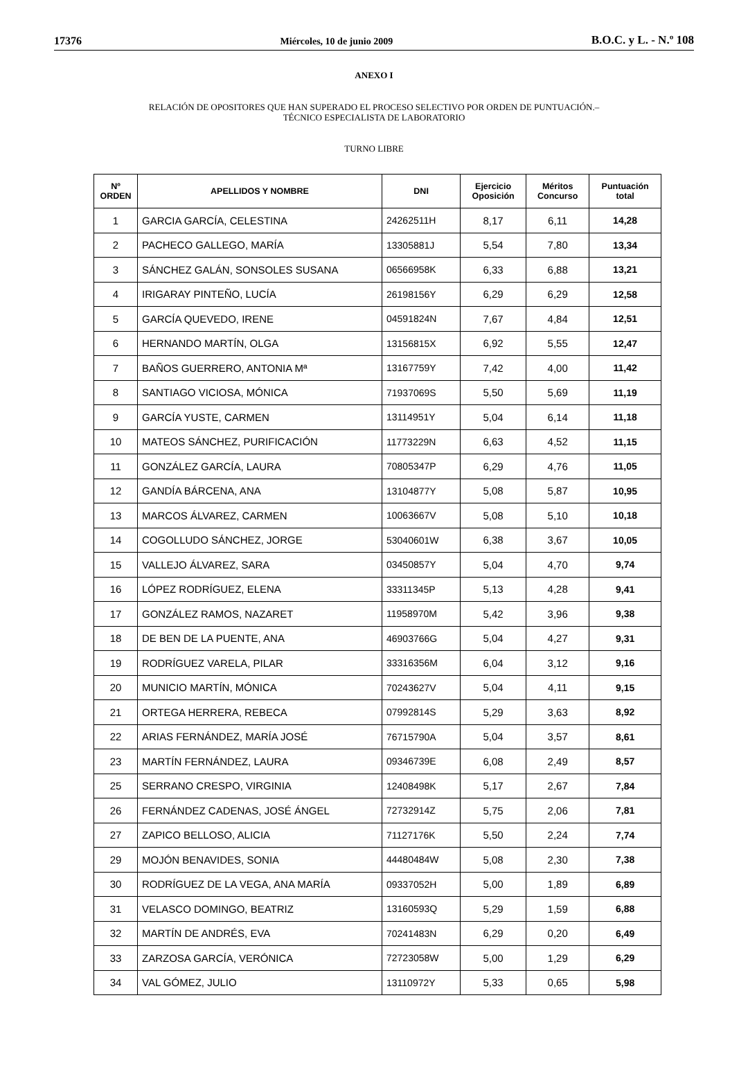17376 Miércoles, 10 de junio 2009 B.O.C. y L. - N.º 108
ANEXO I
RELACIÓN DE OPOSITORES QUE HAN SUPERADO EL PROCESO SELECTIVO POR ORDEN DE PUNTUACIÓN.–
TÉCNICO ESPECIALISTA DE LABORATORIO
TURNO LIBRE
| Nº ORDEN | APELLIDOS Y NOMBRE | DNI | Ejercicio Oposición | Méritos Concurso | Puntuación total |
| --- | --- | --- | --- | --- | --- |
| 1 | GARCIA GARCÍA, CELESTINA | 24262511H | 8,17 | 6,11 | 14,28 |
| 2 | PACHECO GALLEGO, MARÍA | 13305881J | 5,54 | 7,80 | 13,34 |
| 3 | SÁNCHEZ GALÁN, SONSOLES SUSANA | 06566958K | 6,33 | 6,88 | 13,21 |
| 4 | IRIGARAY PINTEÑO, LUCÍA | 26198156Y | 6,29 | 6,29 | 12,58 |
| 5 | GARCÍA QUEVEDO, IRENE | 04591824N | 7,67 | 4,84 | 12,51 |
| 6 | HERNANDO MARTÍN, OLGA | 13156815X | 6,92 | 5,55 | 12,47 |
| 7 | BAÑOS GUERRERO, ANTONIA Mª | 13167759Y | 7,42 | 4,00 | 11,42 |
| 8 | SANTIAGO VICIOSA, MÓNICA | 71937069S | 5,50 | 5,69 | 11,19 |
| 9 | GARCÍA YUSTE, CARMEN | 13114951Y | 5,04 | 6,14 | 11,18 |
| 10 | MATEOS SÁNCHEZ, PURIFICACIÓN | 11773229N | 6,63 | 4,52 | 11,15 |
| 11 | GONZÁLEZ GARCÍA, LAURA | 70805347P | 6,29 | 4,76 | 11,05 |
| 12 | GANDÍA BÁRCENA, ANA | 13104877Y | 5,08 | 5,87 | 10,95 |
| 13 | MARCOS ÁLVAREZ, CARMEN | 10063667V | 5,08 | 5,10 | 10,18 |
| 14 | COGOLLUDO SÁNCHEZ, JORGE | 53040601W | 6,38 | 3,67 | 10,05 |
| 15 | VALLEJO ÁLVAREZ, SARA | 03450857Y | 5,04 | 4,70 | 9,74 |
| 16 | LÓPEZ RODRÍGUEZ, ELENA | 33311345P | 5,13 | 4,28 | 9,41 |
| 17 | GONZÁLEZ RAMOS, NAZARET | 11958970M | 5,42 | 3,96 | 9,38 |
| 18 | DE BEN DE LA PUENTE, ANA | 46903766G | 5,04 | 4,27 | 9,31 |
| 19 | RODRÍGUEZ VARELA, PILAR | 33316356M | 6,04 | 3,12 | 9,16 |
| 20 | MUNICIO MARTÍN, MÓNICA | 70243627V | 5,04 | 4,11 | 9,15 |
| 21 | ORTEGA HERRERA, REBECA | 07992814S | 5,29 | 3,63 | 8,92 |
| 22 | ARIAS FERNÁNDEZ, MARÍA JOSÉ | 76715790A | 5,04 | 3,57 | 8,61 |
| 23 | MARTÍN FERNÁNDEZ, LAURA | 09346739E | 6,08 | 2,49 | 8,57 |
| 25 | SERRANO CRESPO, VIRGINIA | 12408498K | 5,17 | 2,67 | 7,84 |
| 26 | FERNÁNDEZ CADENAS, JOSÉ ÁNGEL | 72732914Z | 5,75 | 2,06 | 7,81 |
| 27 | ZAPICO BELLOSO, ALICIA | 71127176K | 5,50 | 2,24 | 7,74 |
| 29 | MOJÓN BENAVIDES, SONIA | 44480484W | 5,08 | 2,30 | 7,38 |
| 30 | RODRÍGUEZ DE LA VEGA, ANA MARÍA | 09337052H | 5,00 | 1,89 | 6,89 |
| 31 | VELASCO DOMINGO, BEATRIZ | 13160593Q | 5,29 | 1,59 | 6,88 |
| 32 | MARTÍN DE ANDRÉS, EVA | 70241483N | 6,29 | 0,20 | 6,49 |
| 33 | ZARZOSA GARCÍA, VERÓNICA | 72723058W | 5,00 | 1,29 | 6,29 |
| 34 | VAL GÓMEZ, JULIO | 13110972Y | 5,33 | 0,65 | 5,98 |